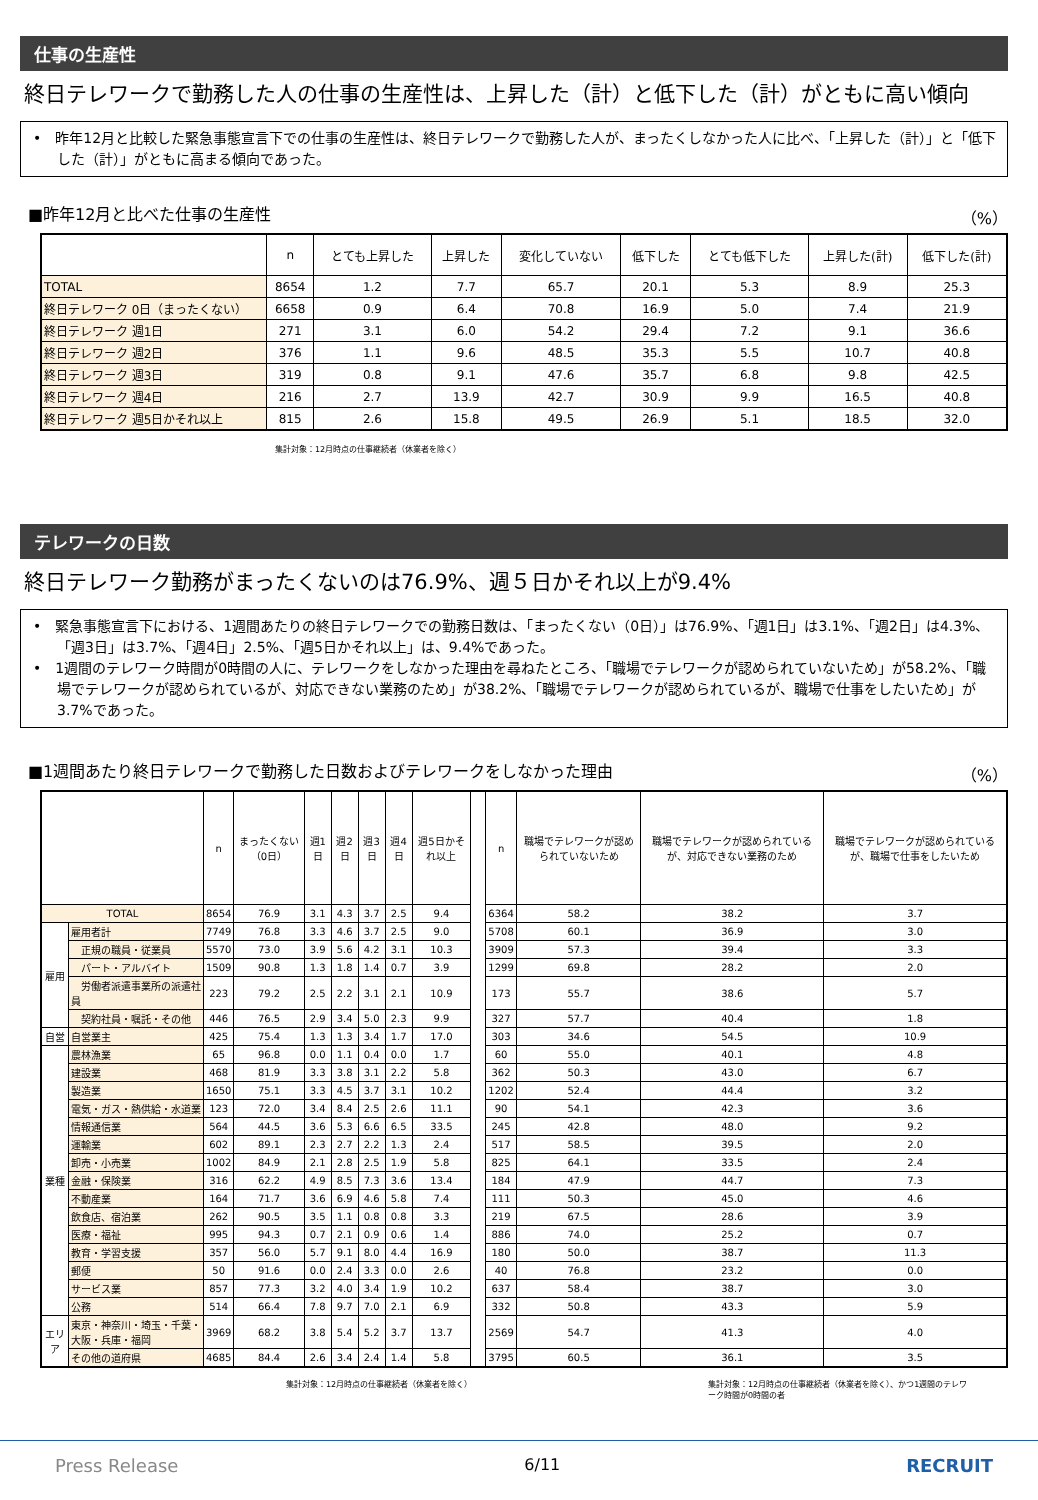仕事の生産性
終日テレワークで勤務した人の仕事の生産性は、上昇した（計）と低下した（計）がともに高い傾向
•　昨年12月と比較した緊急事態宣言下での仕事の生産性は、終日テレワークで勤務した人が、まったくしなかった人に比べ、「上昇した（計）」と「低下した（計）」がともに高まる傾向であった。
■昨年12月と比べた仕事の生産性 （%）
| | n | とても上昇した | 上昇した | 変化していない | 低下した | とても低下した | 上昇した(計) | 低下した(計) |
| --- | --- | --- | --- | --- | --- | --- | --- | --- |
| TOTAL | 8654 | 1.2 | 7.7 | 65.7 | 20.1 | 5.3 | 8.9 | 25.3 |
| 終日テレワーク 0日（まったくない） | 6658 | 0.9 | 6.4 | 70.8 | 16.9 | 5.0 | 7.4 | 21.9 |
| 終日テレワーク 週1日 | 271 | 3.1 | 6.0 | 54.2 | 29.4 | 7.2 | 9.1 | 36.6 |
| 終日テレワーク 週2日 | 376 | 1.1 | 9.6 | 48.5 | 35.3 | 5.5 | 10.7 | 40.8 |
| 終日テレワーク 週3日 | 319 | 0.8 | 9.1 | 47.6 | 35.7 | 6.8 | 9.8 | 42.5 |
| 終日テレワーク 週4日 | 216 | 2.7 | 13.9 | 42.7 | 30.9 | 9.9 | 16.5 | 40.8 |
| 終日テレワーク 週5日かそれ以上 | 815 | 2.6 | 15.8 | 49.5 | 26.9 | 5.1 | 18.5 | 32.0 |
集計対象：12月時点の仕事継続者（休業者を除く）
テレワークの日数
終日テレワーク勤務がまったくないのは76.9%、週５日かそれ以上が9.4%
•　緊急事態宣言下における、1週間あたりの終日テレワークでの勤務日数は、「まったくない（0日）」は76.9%、「週1日」は3.1%、「週2日」は4.3%、「週3日」は3.7%、「週4日」2.5%、「週5日かそれ以上」は、9.4%であった。
•　1週間のテレワーク時間が0時間の人に、テレワークをしなかった理由を尋ねたところ、「職場でテレワークが認められていないため」が58.2%、「職場でテレワークが認められているが、対応できない業務のため」が38.2%、「職場でテレワークが認められているが、職場で仕事をしたいため」が3.7%であった。
■1週間あたり終日テレワークで勤務した日数およびテレワークをしなかった理由 （%）
| | | n | まったくない（0日） | 週1日 | 週2日 | 週3日 | 週4日 | 週5日かそれ以上 | | n | 職場でテレワークが認められていないため | 職場でテレワークが認められているが、対応できない業務のため | 職場でテレワークが認められているが、職場で仕事をしたいため |
| --- | --- | --- | --- | --- | --- | --- | --- | --- | --- | --- | --- | --- | --- |
| TOTAL | | 8654 | 76.9 | 3.1 | 4.3 | 3.7 | 2.5 | 9.4 | | 6364 | 58.2 | 38.2 | 3.7 |
| 雇用 | 雇用者計 | 7749 | 76.8 | 3.3 | 4.6 | 3.7 | 2.5 | 9.0 | | 5708 | 60.1 | 36.9 | 3.0 |
| | 正規の職員・従業員 | 5570 | 73.0 | 3.9 | 5.6 | 4.2 | 3.1 | 10.3 | | 3909 | 57.3 | 39.4 | 3.3 |
| | パート・アルバイト | 1509 | 90.8 | 1.3 | 1.8 | 1.4 | 0.7 | 3.9 | | 1299 | 69.8 | 28.2 | 2.0 |
| | 労働者派遣事業所の派遣社員 | 223 | 79.2 | 2.5 | 2.2 | 3.1 | 2.1 | 10.9 | | 173 | 55.7 | 38.6 | 5.7 |
| | 契約社員・嘱託・その他 | 446 | 76.5 | 2.9 | 3.4 | 5.0 | 2.3 | 9.9 | | 327 | 57.7 | 40.4 | 1.8 |
| 自営 | 自営業主 | 425 | 75.4 | 1.3 | 1.3 | 3.4 | 1.7 | 17.0 | | 303 | 34.6 | 54.5 | 10.9 |
| 業種 | 農林漁業 | 65 | 96.8 | 0.0 | 1.1 | 0.4 | 0.0 | 1.7 | | 60 | 55.0 | 40.1 | 4.8 |
| | 建設業 | 468 | 81.9 | 3.3 | 3.8 | 3.1 | 2.2 | 5.8 | | 362 | 50.3 | 43.0 | 6.7 |
| | 製造業 | 1650 | 75.1 | 3.3 | 4.5 | 3.7 | 3.1 | 10.2 | | 1202 | 52.4 | 44.4 | 3.2 |
| | 電気・ガス・熱供給・水道業 | 123 | 72.0 | 3.4 | 8.4 | 2.5 | 2.6 | 11.1 | | 90 | 54.1 | 42.3 | 3.6 |
| | 情報通信業 | 564 | 44.5 | 3.6 | 5.3 | 6.6 | 6.5 | 33.5 | | 245 | 42.8 | 48.0 | 9.2 |
| | 運輸業 | 602 | 89.1 | 2.3 | 2.7 | 2.2 | 1.3 | 2.4 | | 517 | 58.5 | 39.5 | 2.0 |
| | 卸売・小売業 | 1002 | 84.9 | 2.1 | 2.8 | 2.5 | 1.9 | 5.8 | | 825 | 64.1 | 33.5 | 2.4 |
| | 金融・保険業 | 316 | 62.2 | 4.9 | 8.5 | 7.3 | 3.6 | 13.4 | | 184 | 47.9 | 44.7 | 7.3 |
| | 不動産業 | 164 | 71.7 | 3.6 | 6.9 | 4.6 | 5.8 | 7.4 | | 111 | 50.3 | 45.0 | 4.6 |
| | 飲食店、宿泊業 | 262 | 90.5 | 3.5 | 1.1 | 0.8 | 0.8 | 3.3 | | 219 | 67.5 | 28.6 | 3.9 |
| | 医療・福祉 | 995 | 94.3 | 0.7 | 2.1 | 0.9 | 0.6 | 1.4 | | 886 | 74.0 | 25.2 | 0.7 |
| | 教育・学習支援 | 357 | 56.0 | 5.7 | 9.1 | 8.0 | 4.4 | 16.9 | | 180 | 50.0 | 38.7 | 11.3 |
| | 郵便 | 50 | 91.6 | 0.0 | 2.4 | 3.3 | 0.0 | 2.6 | | 40 | 76.8 | 23.2 | 0.0 |
| | サービス業 | 857 | 77.3 | 3.2 | 4.0 | 3.4 | 1.9 | 10.2 | | 637 | 58.4 | 38.7 | 3.0 |
| | 公務 | 514 | 66.4 | 7.8 | 9.7 | 7.0 | 2.1 | 6.9 | | 332 | 50.8 | 43.3 | 5.9 |
| エリア | 東京・神奈川・埼玉・千葉・大阪・兵庫・福岡 | 3969 | 68.2 | 3.8 | 5.4 | 5.2 | 3.7 | 13.7 | | 2569 | 54.7 | 41.3 | 4.0 |
| | その他の道府県 | 4685 | 84.4 | 2.6 | 3.4 | 2.4 | 1.4 | 5.8 | | 3795 | 60.5 | 36.1 | 3.5 |
集計対象：12月時点の仕事継続者（休業者を除く） 集計対象：12月時点の仕事継続者（休業者を除く）、かつ1週間のテレワーク時間が0時間の者
Press Release 6/11 RECRUIT